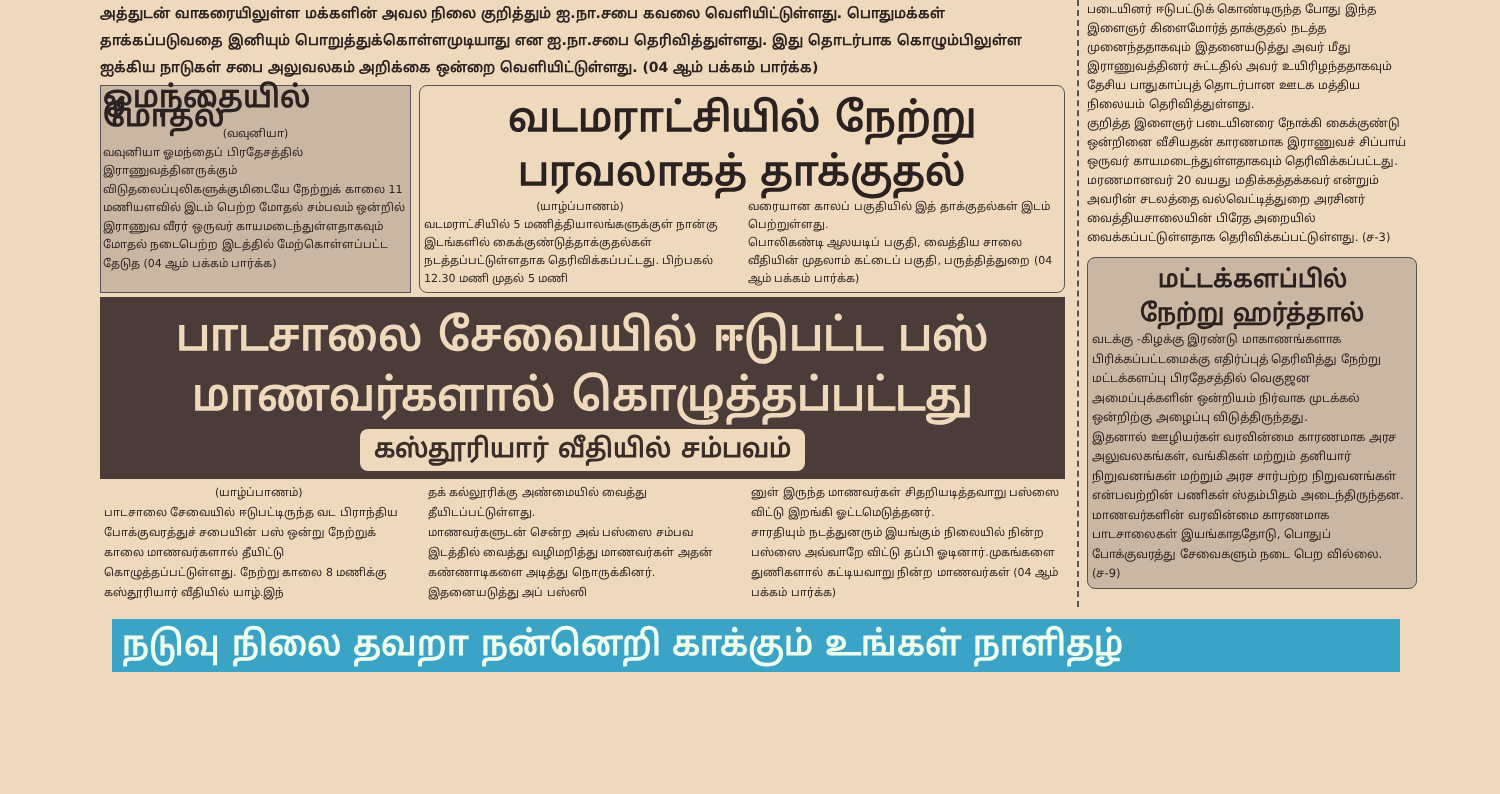அத்துடன் வாகரையிலுள்ள மக்களின் அவல நிலை குறித்தும் ஐ.நா.சபை கவலை வெளியிட்டுள்ளது. பொதுமக்கள் தாக்கப்படுவதை இனியும் பொறுத்துக்கொள்ளமுடியாது என ஐ.நா.சபை தெரிவித்துள்ளது. இது தொடர்பாக கொழும்பிலுள்ள ஐக்கிய நாடுகள் சபை அலுவலகம் அறிக்கை ஒன்றை வெளியிட்டுள்ளது. (04 ஆம் பக்கம் பார்க்க)
ஓமந்தையில் மோதல்
(வவுனியா)
வவுனியா ஓமந்தைப் பிரதேசத்தில் இராணுவத்தினருக்கும் விடுதலைப்புலிகளுக்குமிடையே நேற்றுக் காலை 11 மணியளவில் இடம் பெற்ற மோதல் சம்பவம் ஒன்றில் இராணுவ வீரர் ஒருவர் காயமடைந்துள்ளதாகவும் மோதல் நடைபெற்ற இடத்தில் மேற்கொள்ளப்பட்ட தேடுத (04 ஆம் பக்கம் பார்க்க)
வடமராட்சியில் நேற்று
பரவலாகத் தாக்குதல்
(யாழ்ப்பாணம்)
வடமராட்சியில் 5 மணித்தியாலங்களுக்குள் நான்கு இடங்களில் கைக்குண்டுத்தாக்குதல்கள் நடத்தப்பட்டுள்ளதாக தெரிவிக்கப்பட்டது. பிற்பகல் 12.30 மணி முதல் 5 மணி
வரையான காலப் பகுதியில் இத் தாக்குதல்கள் இடம் பெற்றுள்ளது.
பொலிகண்டி ஆலயடிப் பகுதி, வைத்திய சாலை வீதியின் முதலாம் கட்டைப் பகுதி, பருத்தித்துறை (04 ஆம் பக்கம் பார்க்க)
பாடசாலை சேவையில் ஈடுபட்ட பஸ்
மாணவர்களால் கொழுத்தப்பட்டது
கஸ்தூரியார் வீதியில் சம்பவம்
(யாழ்ப்பாணம்)
பாடசாலை சேவையில் ஈடுபட்டிருந்த வட பிராந்திய போக்குவரத்துச் சபையின் பஸ் ஒன்று நேற்றுக் காலை மாணவர்களால் தீயிட்டு கொழுத்தப்பட்டுள்ளது. நேற்று காலை 8 மணிக்கு கஸ்தூரியார் வீதியில் யாழ்.இந்
தக் கல்லூரிக்கு அண்மையில் வைத்து தீயிடப்பட்டுள்ளது.
மாணவர்களுடன் சென்ற அவ் பஸ்ஸை சம்பவ இடத்தில் வைத்து வழிமறித்து மாணவர்கள் அதன் கண்ணாடிகளை அடித்து நொருக்கினர். இதனையடுத்து அப் பஸ்ஸி
னுள் இருந்த மாணவர்கள் சிதறியடித்தவாறு பஸ்ஸை விட்டு இறங்கி ஓட்டமெடுத்தனர்.
சாரதியும் நடத்துனரும் இயங்கும் நிலையில் நின்ற பஸ்ஸை அவ்வாறே விட்டு தப்பி ஓடினார்.முகங்களை துணிகளால் கட்டியவாறு நின்ற மாணவர்கள் (04 ஆம் பக்கம் பார்க்க)
படையினர் ஈடுபட்டுக் கொண்டிருந்த போது இந்த இளைஞர் கிளைமோர்த் தாக்குதல் நடத்த முனைந்ததாகவும் இதனையடுத்து அவர் மீது இராணுவத்தினர் சுட்டதில் அவர் உயிரிழந்ததாகவும் தேசிய பாதுகாப்புத் தொடர்பான ஊடக மத்திய நிலையம் தெரிவித்துள்ளது.
குறித்த இளைஞர் படையினரை நோக்கி கைக்குண்டு ஒன்றினை வீசியதன் காரணமாக இராணுவச் சிப்பாய் ஒருவர் காயமடைந்துள்ளதாகவும் தெரிவிக்கப்பட்டது.
மரணமானவர் 20 வயது மதிக்கத்தக்கவர் என்றும் அவரின் சடலத்தை வல்வெட்டித்துறை அரசினர் வைத்தியசாலையின் பிரேத அறையில் வைக்கப்பட்டுள்ளதாக தெரிவிக்கப்பட்டுள்ளது. (ச-3)
மட்டக்களப்பில்
நேற்று ஹர்த்தால்
வடக்கு -கிழக்கு இரண்டு மாகாணங்களாக பிரிக்கப்பட்டமைக்கு எதிர்ப்புத் தெரிவித்து நேற்று மட்டக்களப்பு பிரதேசத்தில் வெகுஜன அமைப்புக்களின் ஒன்றியம் நிர்வாக முடக்கல் ஒன்றிற்கு அழைப்பு விடுத்திருந்தது.
இதனால் ஊழியர்கள் வரவின்மை காரணமாக அரச அலுவலகங்கள், வங்கிகள் மற்றும் தனியார் நிறுவனங்கள் மற்றும் அரச சார்பற்ற நிறுவனங்கள் என்பவற்றின் பணிகள் ஸ்தம்பிதம் அடைந்திருந்தன. மாணவர்களின் வரவின்மை காரணமாக பாடசாலைகள் இயங்காததோடு, பொதுப் போக்குவரத்து சேவைகளும் நடை பெற வில்லை. (ச-9)
நடுவு நிலை தவறா நன்னெறி காக்கும் உங்கள் நாளிதழ்